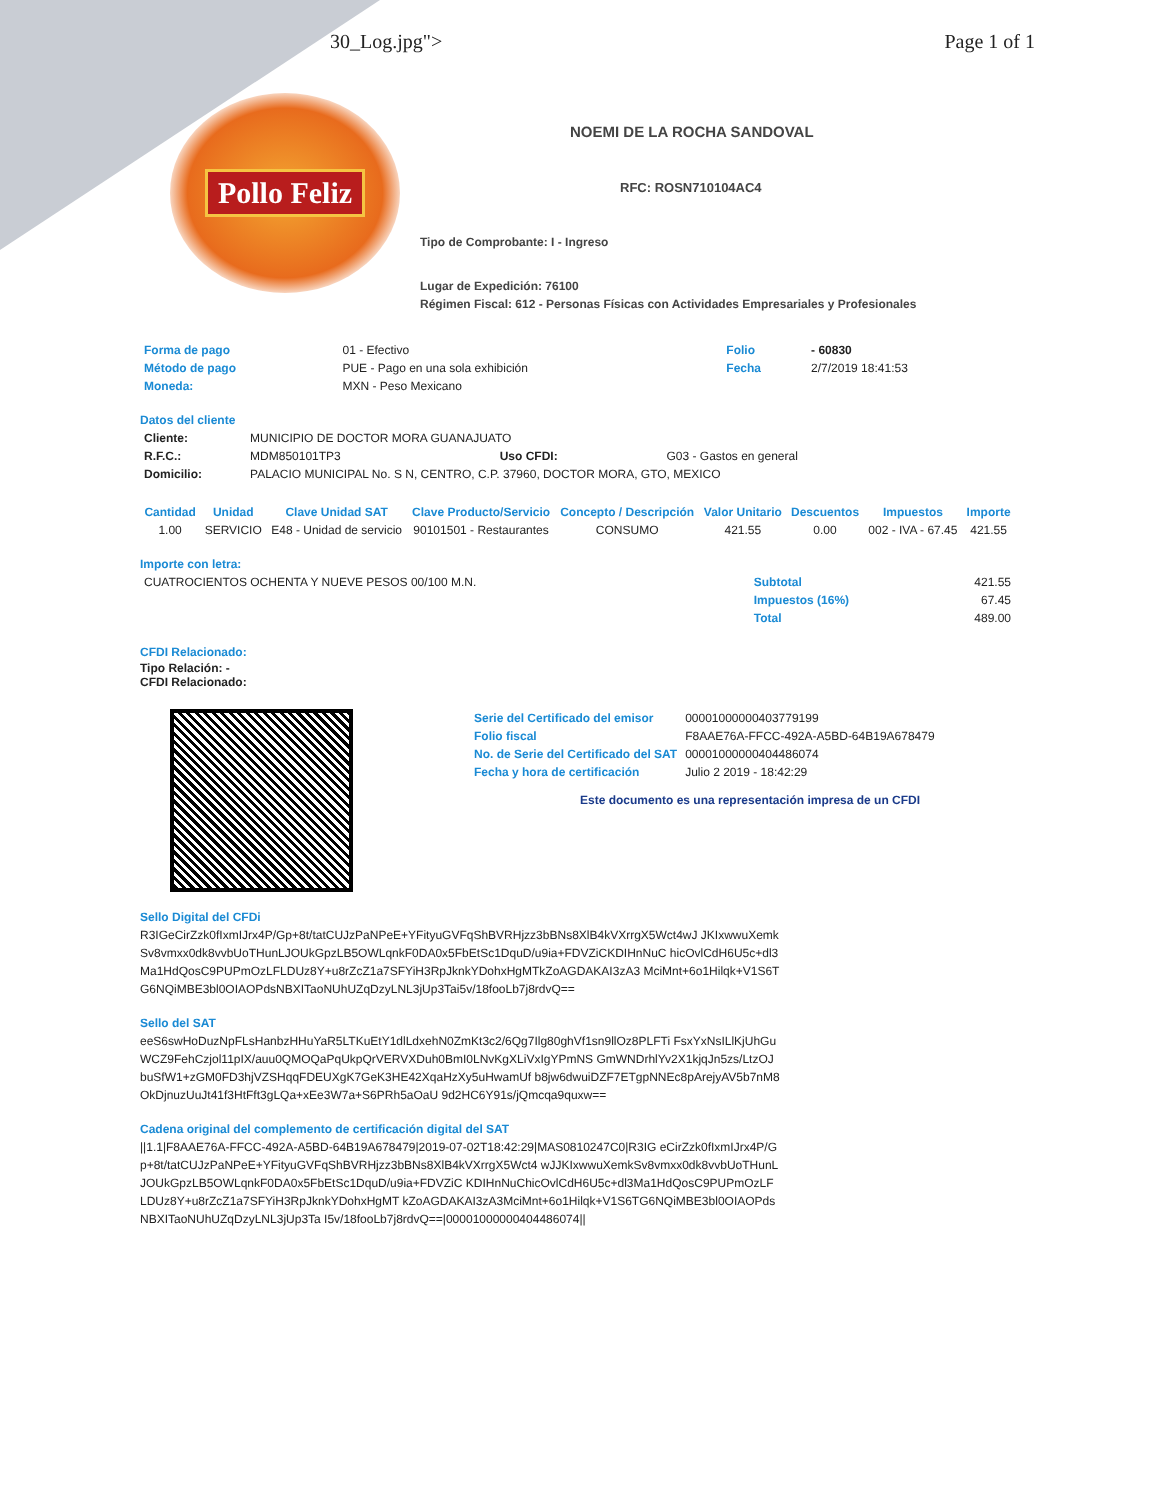30_Log.jpg"> Page 1 of 1
Pollo Feliz
NOEMI DE LA ROCHA SANDOVAL
RFC: ROSN710104AC4
Tipo de Comprobante: I - Ingreso
Lugar de Expedición: 76100
Régimen Fiscal: 612 - Personas Físicas con Actividades Empresariales y Profesionales
| Forma de pago | 01 - Efectivo | Folio | - 60830 |
| Método de pago | PUE - Pago en una sola exhibición | Fecha | 2/7/2019 18:41:53 |
| Moneda: | MXN - Peso Mexicano | | |
Datos del cliente
| Cliente: | MUNICIPIO DE DOCTOR MORA GUANAJUATO | | |
| R.F.C.: | MDM850101TP3 | Uso CFDI: | G03 - Gastos en general |
| Domicilio: | PALACIO MUNICIPAL No. S N, CENTRO, C.P. 37960, DOCTOR MORA, GTO, MEXICO | | |
| Cantidad | Unidad | Clave Unidad SAT | Clave Producto/Servicio | Concepto / Descripción | Valor Unitario | Descuentos | Impuestos | Importe |
| --- | --- | --- | --- | --- | --- | --- | --- | --- |
| 1.00 | SERVICIO | E48 - Unidad de servicio | 90101501 - Restaurantes | CONSUMO | 421.55 | 0.00 | 002 - IVA - 67.45 | 421.55 |
Importe con letra:
| CUATROCIENTOS OCHENTA Y NUEVE PESOS 00/100 M.N. | Subtotal | 421.55 |
| | Impuestos (16%) | 67.45 |
| | Total | 489.00 |
CFDI Relacionado:
Tipo Relación: -
CFDI Relacionado:
| Serie del Certificado del emisor | 00001000000403779199 |
| Folio fiscal | F8AAE76A-FFCC-492A-A5BD-64B19A678479 |
| No. de Serie del Certificado del SAT | 00001000000404486074 |
| Fecha y hora de certificación | Julio 2 2019 - 18:42:29 |
Este documento es una representación impresa de un CFDI
Sello Digital del CFDi
R3IGeCirZzk0fIxmIJrx4P/Gp+8t/tatCUJzPaNPeE+YFityuGVFqShBVRHjzz3bBNs8XlB4kVXrrgX5Wct4wJ JKIxwwuXemkSv8vmxx0dk8vvbUoTHunLJOUkGpzLB5OWLqnkF0DA0x5FbEtSc1DquD/u9ia+FDVZiCKDIHnNuC hicOvlCdH6U5c+dl3Ma1HdQosC9PUPmOzLFLDUz8Y+u8rZcZ1a7SFYiH3RpJknkYDohxHgMTkZoAGDAKAI3zA3 MciMnt+6o1Hilqk+V1S6TG6NQiMBE3bl0OIAOPdsNBXITaoNUhUZqDzyLNL3jUp3Tai5v/18fooLb7j8rdvQ==
Sello del SAT
eeS6swHoDuzNpFLsHanbzHHuYaR5LTKuEtY1dlLdxehN0ZmKt3c2/6Qg7Ilg80ghVf1sn9llOz8PLFTi FsxYxNsILlKjUhGuWCZ9FehCzjol11pIX/auu0QMOQaPqUkpQrVERVXDuh0BmI0LNvKgXLiVxIgYPmNS GmWNDrhlYv2X1kjqJn5zs/LtzOJbuSfW1+zGM0FD3hjVZSHqqFDEUXgK7GeK3HE42XqaHzXy5uHwamUf b8jw6dwuiDZF7ETgpNNEc8pArejyAV5b7nM8OkDjnuzUuJt41f3HtFft3gLQa+xEe3W7a+S6PRh5aOaU 9d2HC6Y91s/jQmcqa9quxw==
Cadena original del complemento de certificación digital del SAT
||1.1|F8AAE76A-FFCC-492A-A5BD-64B19A678479|2019-07-02T18:42:29|MAS0810247C0|R3IG eCirZzk0fIxmIJrx4P/Gp+8t/tatCUJzPaNPeE+YFityuGVFqShBVRHjzz3bBNs8XlB4kVXrrgX5Wct4 wJJKIxwwuXemkSv8vmxx0dk8vvbUoTHunLJOUkGpzLB5OWLqnkF0DA0x5FbEtSc1DquD/u9ia+FDVZiC KDIHnNuChicOvlCdH6U5c+dl3Ma1HdQosC9PUPmOzLFLDUz8Y+u8rZcZ1a7SFYiH3RpJknkYDohxHgMT kZoAGDAKAI3zA3MciMnt+6o1Hilqk+V1S6TG6NQiMBE3bl0OIAOPdsNBXITaoNUhUZqDzyLNL3jUp3Ta I5v/18fooLb7j8rdvQ==|00001000000404486074||